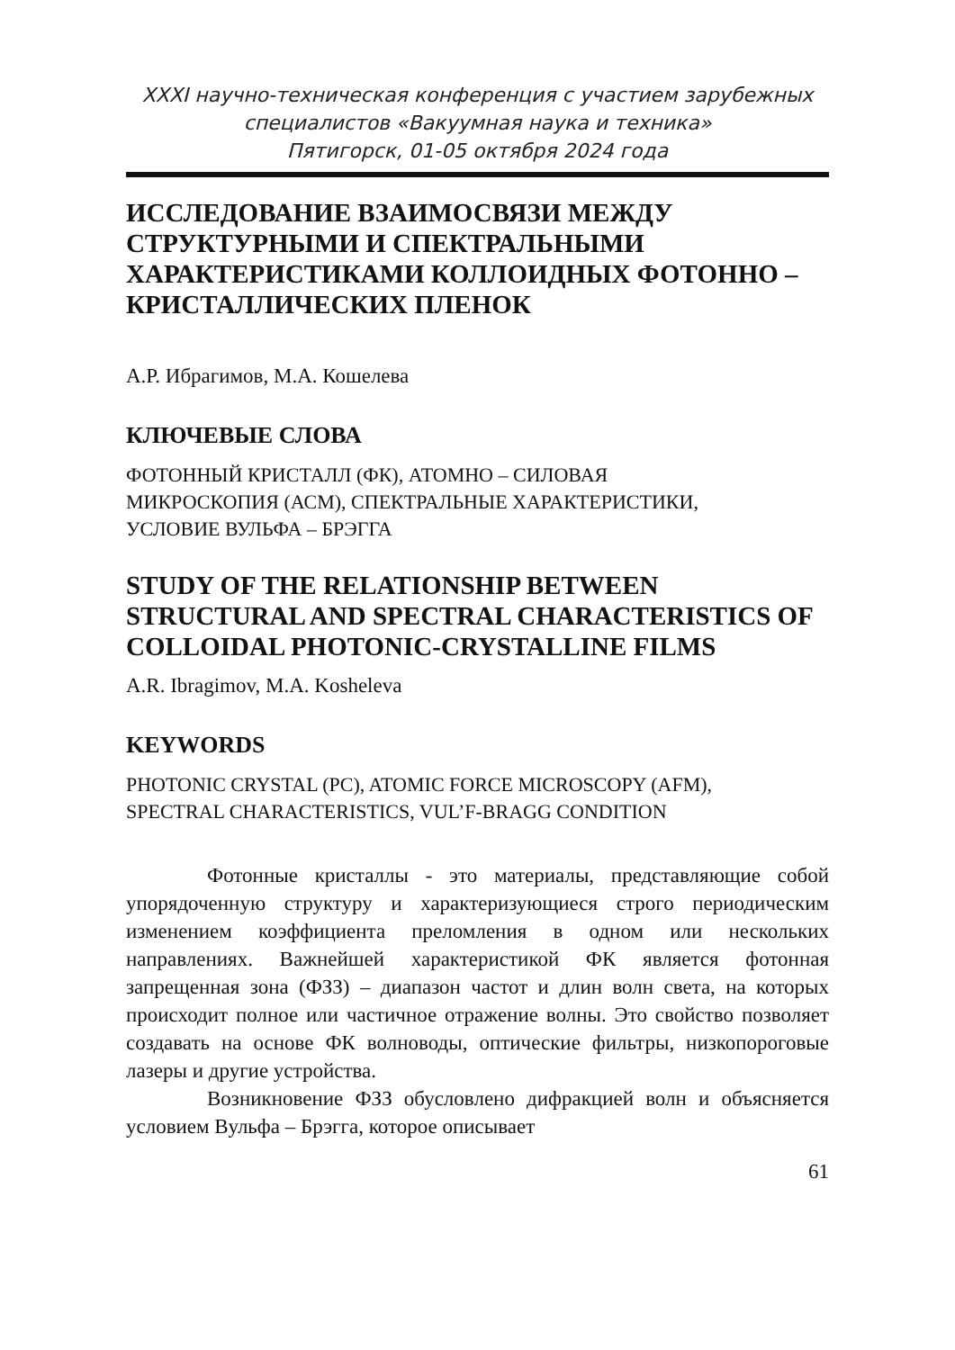XXXI научно-техническая конференция с участием зарубежных
специалистов «Вакуумная наука и техника»
Пятигорск, 01-05 октября 2024 года
ИССЛЕДОВАНИЕ ВЗАИМОСВЯЗИ МЕЖДУ СТРУКТУРНЫМИ И СПЕКТРАЛЬНЫМИ ХАРАКТЕРИСТИКАМИ КОЛЛОИДНЫХ ФОТОННО – КРИСТАЛЛИЧЕСКИХ ПЛЕНОК
А.Р. Ибрагимов, М.А. Кошелева
КЛЮЧЕВЫЕ СЛОВА
ФОТОННЫЙ КРИСТАЛЛ (ФК), АТОМНО – СИЛОВАЯ
МИКРОСКОПИЯ (АСМ), СПЕКТРАЛЬНЫЕ ХАРАКТЕРИСТИКИ,
УСЛОВИЕ ВУЛЬФА – БРЭГГА
STUDY OF THE RELATIONSHIP BETWEEN STRUCTURAL AND SPECTRAL CHARACTERISTICS OF COLLOIDAL PHOTONIC-CRYSTALLINE FILMS
A.R. Ibragimov, M.A. Kosheleva
KEYWORDS
PHOTONIC CRYSTAL (PC), ATOMIC FORCE MICROSCOPY (AFM),
SPECTRAL CHARACTERISTICS, VUL’F-BRAGG CONDITION
Фотонные кристаллы - это материалы, представляющие собой упорядоченную структуру и характеризующиеся строго периодическим изменением коэффициента преломления в одном или нескольких направлениях. Важнейшей характеристикой ФК является фотонная запрещенная зона (ФЗЗ) – диапазон частот и длин волн света, на которых происходит полное или частичное отражение волны. Это свойство позволяет создавать на основе ФК волноводы, оптические фильтры, низкопороговые лазеры и другие устройства.
Возникновение ФЗЗ обусловлено дифракцией волн и объясняется условием Вульфа – Брэгга, которое описывает
61